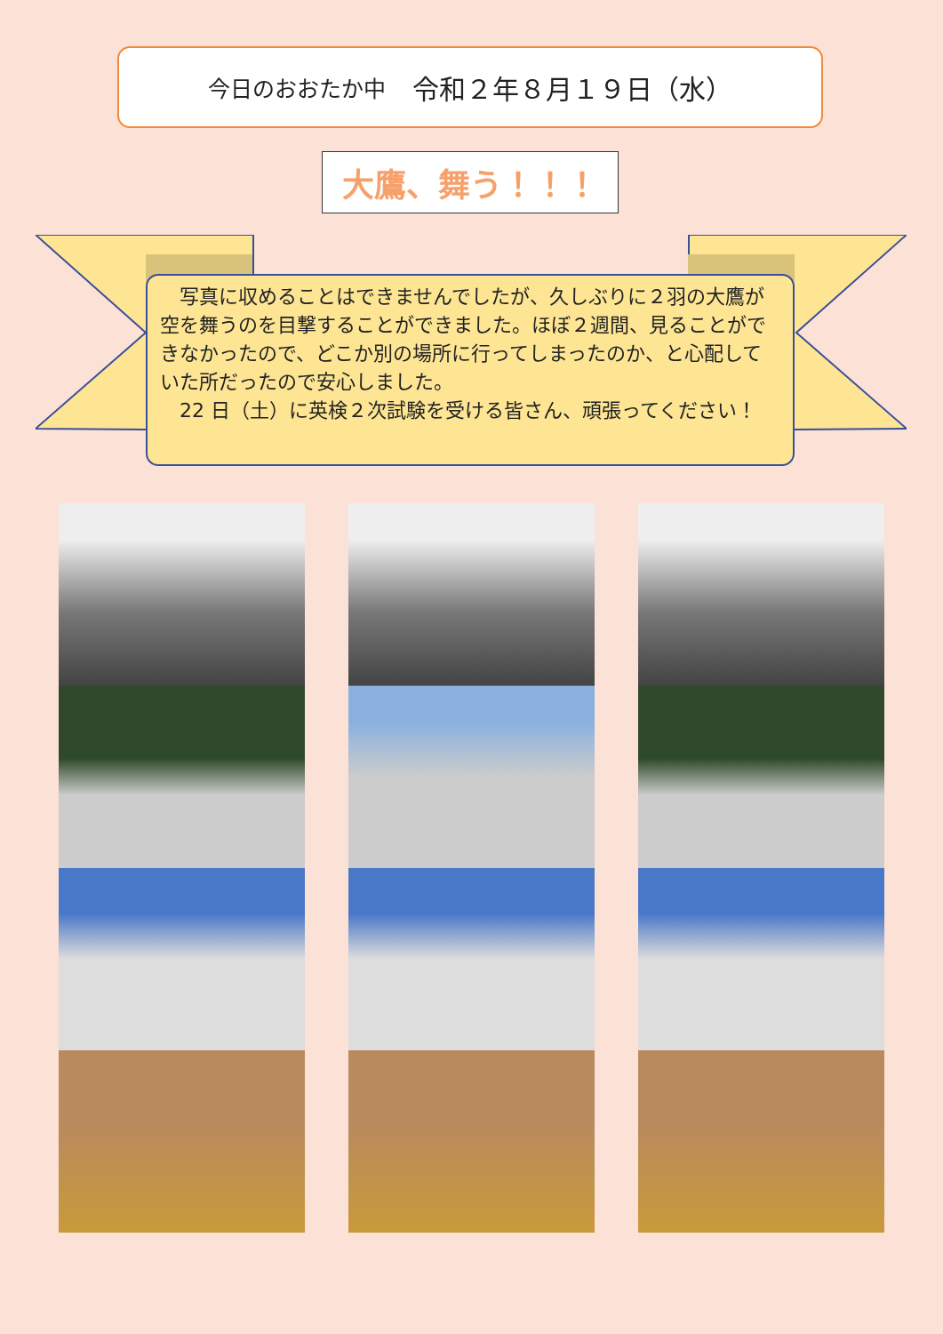今日のおおたか中 令和２年８月１９日（水）
大鷹、舞う！！！
　写真に収めることはできませんでしたが、久しぶりに２羽の大鷹が空を舞うのを目撃することができました。ほぼ２週間、見ることができなかったので、どこか別の場所に行ってしまったのか、と心配していた所だったので安心しました。
　22 日（土）に英検２次試験を受ける皆さん、頑張ってください！